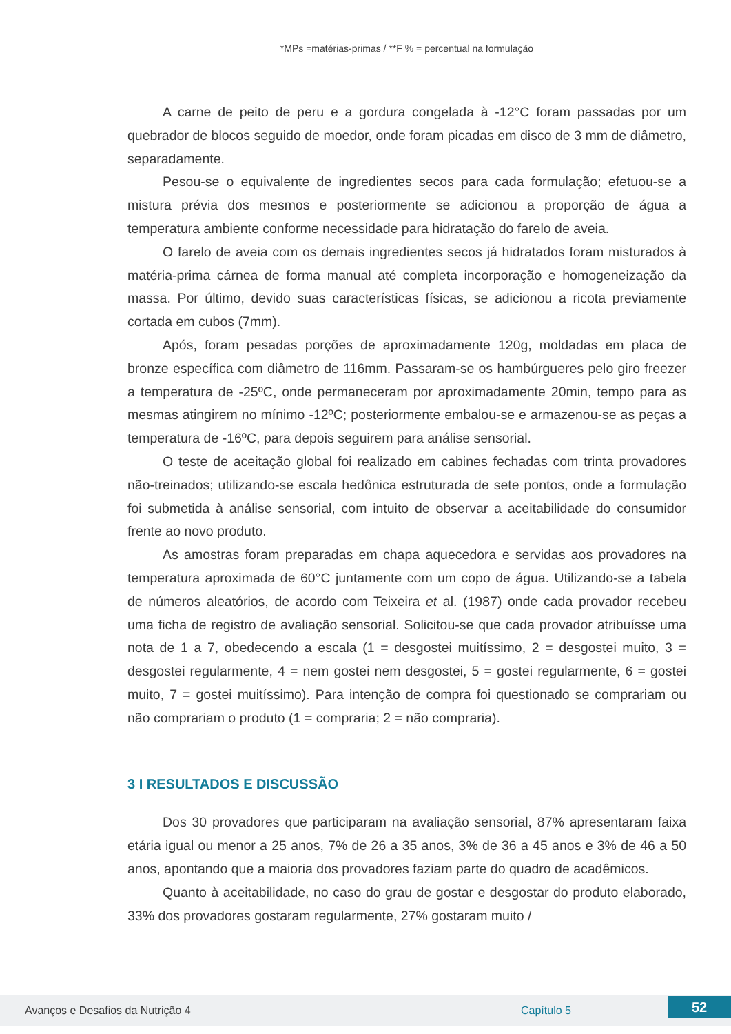*MPs =matérias-primas / **F % = percentual na formulação
A carne de peito de peru e a gordura congelada à -12°C foram passadas por um quebrador de blocos seguido de moedor, onde foram picadas em disco de 3 mm de diâmetro, separadamente.
Pesou-se o equivalente de ingredientes secos para cada formulação; efetuou-se a mistura prévia dos mesmos e posteriormente se adicionou a proporção de água a temperatura ambiente conforme necessidade para hidratação do farelo de aveia.
O farelo de aveia com os demais ingredientes secos já hidratados foram misturados à matéria-prima cárnea de forma manual até completa incorporação e homogeneização da massa. Por último, devido suas características físicas, se adicionou a ricota previamente cortada em cubos (7mm).
Após, foram pesadas porções de aproximadamente 120g, moldadas em placa de bronze específica com diâmetro de 116mm. Passaram-se os hambúrgueres pelo giro freezer a temperatura de -25ºC, onde permaneceram por aproximadamente 20min, tempo para as mesmas atingirem no mínimo -12ºC; posteriormente embalou-se e armazenou-se as peças a temperatura de -16ºC, para depois seguirem para análise sensorial.
O teste de aceitação global foi realizado em cabines fechadas com trinta provadores não-treinados; utilizando-se escala hedônica estruturada de sete pontos, onde a formulação foi submetida à análise sensorial, com intuito de observar a aceitabilidade do consumidor frente ao novo produto.
As amostras foram preparadas em chapa aquecedora e servidas aos provadores na temperatura aproximada de 60°C juntamente com um copo de água. Utilizando-se a tabela de números aleatórios, de acordo com Teixeira et al. (1987) onde cada provador recebeu uma ficha de registro de avaliação sensorial. Solicitou-se que cada provador atribuísse uma nota de 1 a 7, obedecendo a escala (1 = desgostei muitíssimo, 2 = desgostei muito, 3 = desgostei regularmente, 4 = nem gostei nem desgostei, 5 = gostei regularmente, 6 = gostei muito, 7 = gostei muitíssimo). Para intenção de compra foi questionado se comprariam ou não comprariam o produto (1 = compraria; 2 = não compraria).
3 I RESULTADOS E DISCUSSÃO
Dos 30 provadores que participaram na avaliação sensorial, 87% apresentaram faixa etária igual ou menor a 25 anos, 7% de 26 a 35 anos, 3% de 36 a 45 anos e 3% de 46 a 50 anos, apontando que a maioria dos provadores faziam parte do quadro de acadêmicos.
Quanto à aceitabilidade, no caso do grau de gostar e desgostar do produto elaborado, 33% dos provadores gostaram regularmente, 27% gostaram muito /
Avanços e Desafios da Nutrição 4 Capítulo 5 52